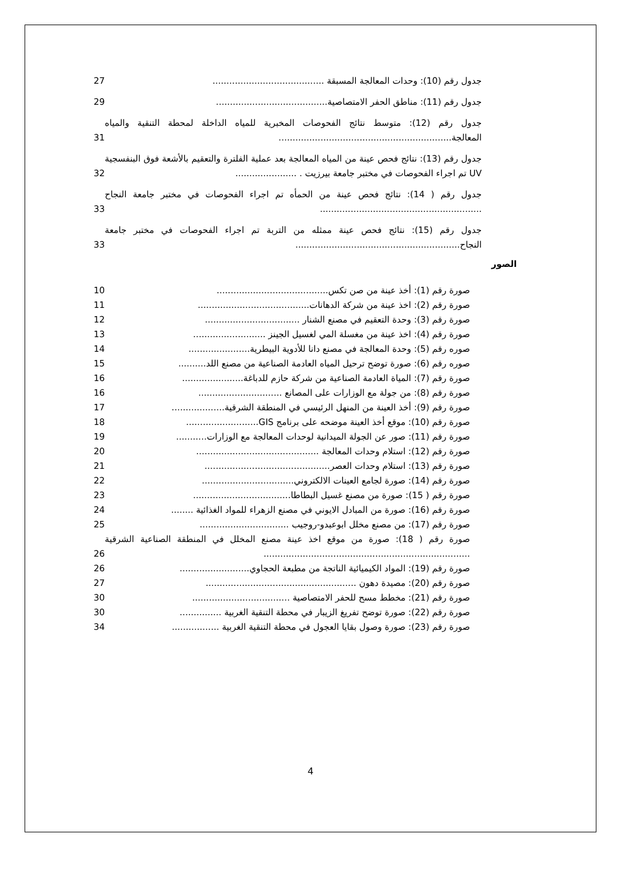جدول رقم (10): وحدات المعالجة المسبقة ........................................ 27
جدول رقم (11): مناطق الحفر الامتصاصية........................................ 29
جدول رقم (12): متوسط نتائج الفحوصات المخبرية للمياه الداخلة لمحطة التنقية والمياه المعالجة.............................................................. 31
جدول رقم (13): نتائج فحص عينة من المياه المعالجة بعد عملية الفلترة والتعقيم بالأشعة فوق البنفسجية UV تم اجراء الفحوصات في مختبر جامعة بيرزيت . ...................... 32
جدول رقم ( 14): نتائج فحص عينة من الحمأه تم اجراء الفحوصات في مختبر جامعة النجاح .......................................................... 33
جدول رقم (15): نتائج فحص عينة ممثله من التربة تم اجراء الفحوصات في مختبر جامعة النجاح........................................................... 33
الصور
صورة رقم (1): أخذ عينة من صن تكس........................................ 10
صورة رقم (2): اخذ عينة من شركة الدهانات........................................ 11
صورة رقم (3): وحدة التعقيم في مصنع الشنار .................................. 12
صورة رقم (4): اخذ عينة من مغسلة المي لغسيل الجينز .......................... 13
صوره رقم (5): وحدة المعالجة في مصنع دانا للأدوية البيطرية...................... 14
صوره رقم (6): صورة توضح ترحيل المياه العادمة الصناعية من مصنع اللد.......... 15
صورة رقم (7): المياة العادمة الصناعية من شركة حازم للدباغة...................... 16
صورة رقم (8): من جولة مع الوزارات على المصانع .............................. 16
صورة رقم (9): أخذ العينة من المنهل الرئيسي في المنطقة الشرقية................... 17
صورة رقم (10): موقع أخذ العينة موضحه على برنامج GIS.......................... 18
صورة رقم (11): صور عن الجولة الميدانية لوحدات المعالجة مع الوزارات........... 19
صورة رقم (12): استلام وحدات المعالجة ............................................ 20
صورة رقم (13): استلام وحدات العصر............................................. 21
صورة رقم (14): صورة لجامع العينات الالكتروني................................. 22
صورة رقم ( 15): صورة من مصنع غسيل البطاطا................................... 23
صورة رقم (16): صورة من المبادل الايوني في مصنع الزهراء للمواد الغذائية ........ 24
صورة رقم (17): من مصنع مخلل ابوعبدو-روجيب ................................ 25
صورة رقم ( 18): صورة من موقع اخذ عينة مصنع المخلل في المنطقة الصناعية الشرقية .......................................................................... 26
صورة رقم (19): المواد الكيميائية الناتجة من مطبعة الحجاوي......................... 26
صورة رقم (20): مصيدة دهون ...................................................... 27
صورة رقم (21): مخطط مسح للحفر الامتصاصية ................................... 30
صورة رقم (22): صورة توضح تفريغ الزيبار في محطة التنقية الغربية ............... 30
صورة رقم (23): صورة وصول بقايا العجول في محطة التنقية الغربية ................. 34
4